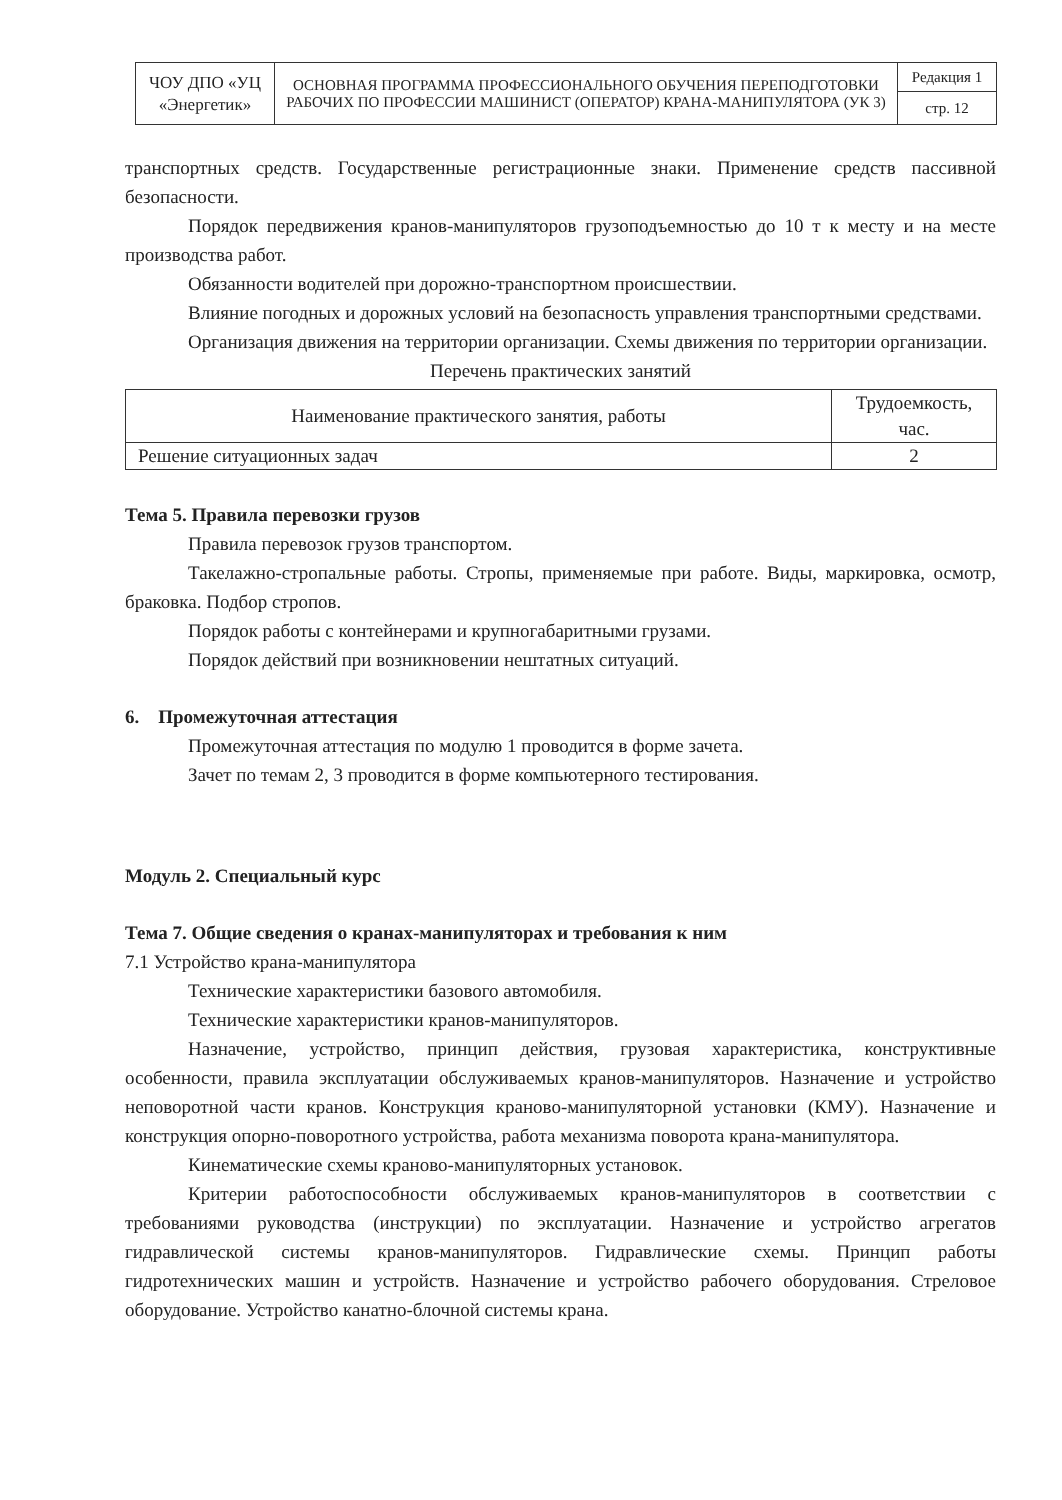| ЧОУ ДПО «УЦ «Энергетик» | ОСНОВНАЯ ПРОГРАММА ПРОФЕССИОНАЛЬНОГО ОБУЧЕНИЯ ПЕРЕПОДГОТОВКИ РАБОЧИХ ПО ПРОФЕССИИ МАШИНИСТ (ОПЕРАТОР) КРАНА-МАНИПУЛЯТОРА (УК 3) | Редакция 1 |
| | | стр. 12 |
транспортных средств. Государственные регистрационные знаки. Применение средств пассивной безопасности.
Порядок передвижения кранов-манипуляторов грузоподъемностью до 10 т к месту и на месте производства работ.
Обязанности водителей при дорожно-транспортном происшествии.
Влияние погодных и дорожных условий на безопасность управления транспортными средствами.
Организация движения на территории организации. Схемы движения по территории организации.
Перечень практических занятий
| Наименование практического занятия, работы | Трудоемкость, час. |
| --- | --- |
| Решение ситуационных задач | 2 |
Тема 5. Правила перевозки грузов
Правила перевозок грузов транспортом.
Такелажно-стропальные работы. Стропы, применяемые при работе. Виды, маркировка, осмотр, браковка. Подбор стропов.
Порядок работы с контейнерами и крупногабаритными грузами.
Порядок действий при возникновении нештатных ситуаций.
6. Промежуточная аттестация
Промежуточная аттестация по модулю 1 проводится в форме зачета.
Зачет по темам 2, 3 проводится в форме компьютерного тестирования.
Модуль 2. Специальный курс
Тема 7. Общие сведения о кранах-манипуляторах и требования к ним
7.1 Устройство крана-манипулятора
Технические характеристики базового автомобиля.
Технические характеристики кранов-манипуляторов.
Назначение, устройство, принцип действия, грузовая характеристика, конструктивные особенности, правила эксплуатации обслуживаемых кранов-манипуляторов. Назначение и устройство неповоротной части кранов. Конструкция краново-манипуляторной установки (КМУ). Назначение и конструкция опорно-поворотного устройства, работа механизма поворота крана-манипулятора.
Кинематические схемы краново-манипуляторных установок.
Критерии работоспособности обслуживаемых кранов-манипуляторов в соответствии с требованиями руководства (инструкции) по эксплуатации. Назначение и устройство агрегатов гидравлической системы кранов-манипуляторов. Гидравлические схемы. Принцип работы гидротехнических машин и устройств. Назначение и устройство рабочего оборудования. Стреловое оборудование. Устройство канатно-блочной системы крана.